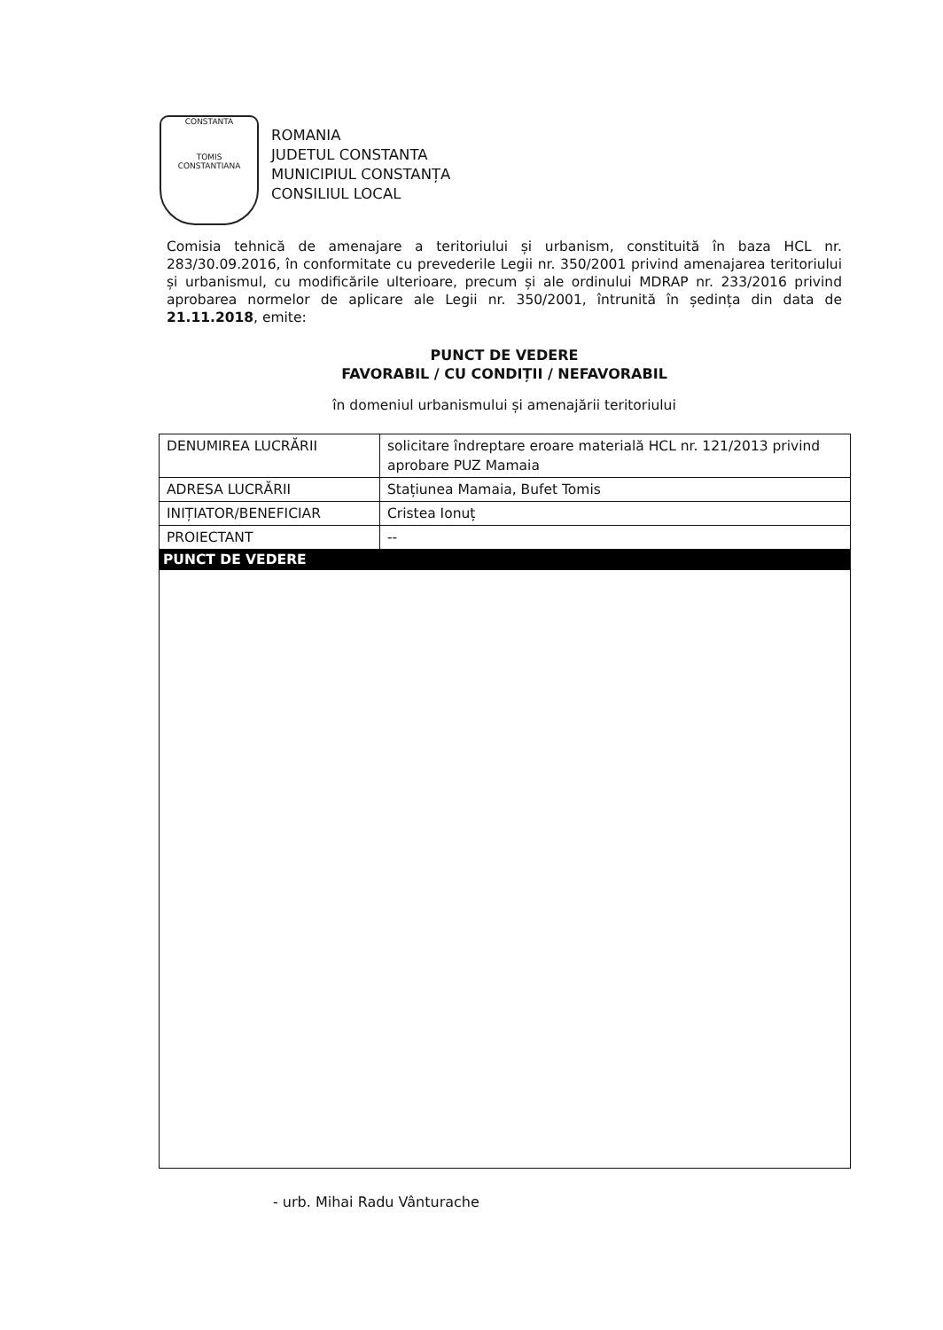CONSTANTA
TOMIS
CONSTANTIANA
ROMANIA
JUDETUL CONSTANTA
MUNICIPIUL CONSTANȚA
CONSILIUL LOCAL
Comisia tehnică de amenajare a teritoriului și urbanism, constituită în baza HCL nr. 283/30.09.2016, în conformitate cu prevederile Legii nr. 350/2001 privind amenajarea teritoriului și urbanismul, cu modificările ulterioare, precum și ale ordinului MDRAP nr. 233/2016 privind aprobarea normelor de aplicare ale Legii nr. 350/2001, întrunită în ședința din data de 21.11.2018, emite:
PUNCT DE VEDERE
FAVORABIL / CU CONDIȚII / NEFAVORABIL
în domeniul urbanismului și amenajării teritoriului
| DENUMIREA LUCRĂRII | solicitare îndreptare eroare materială HCL nr. 121/2013 privind aprobare PUZ Mamaia |
| ADRESA LUCRĂRII | Stațiunea Mamaia, Bufet Tomis |
| INIȚIATOR/BENEFICIAR | Cristea Ionuț |
| PROIECTANT | -- |
| PUNCT DE VEDERE | |
- urb. Mihai Radu Vânturache